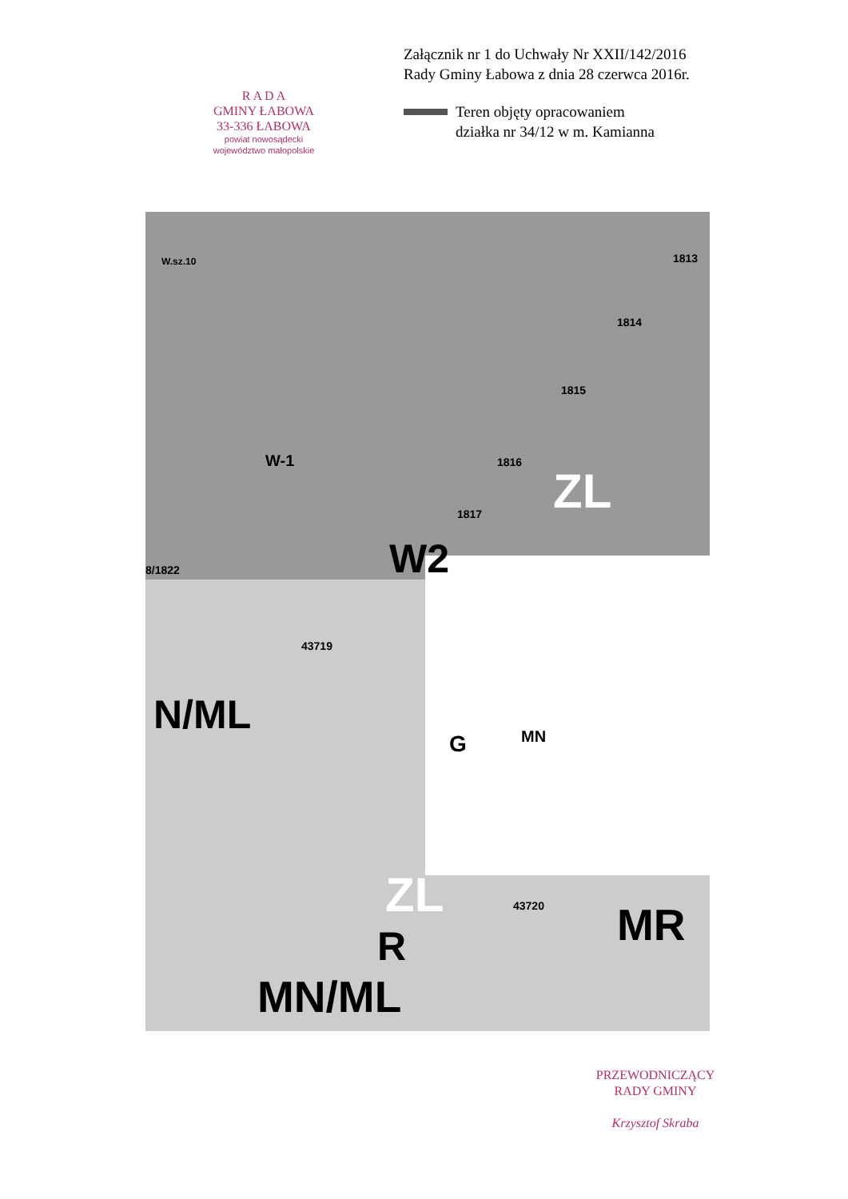R A D A
GMINY ŁABOWA
33-336 ŁABOWA
powiat nowosądecki
województwo małopolskie
Załącznik nr 1 do Uchwały Nr XXII/142/2016
Rady Gminy Łabowa z dnia 28 czerwca 2016r.
Teren objęty opracowaniem
działka nr 34/12 w m. Kamianna
W.sz.10 1813
1814
1815
1816
1817
W-1
W2
ZL
8/1822
43719
N/ML MN G
ZL
R MR 43720
MN/ML
PRZEWODNICZĄCY
RADY GMINY
Krzysztof Skraba